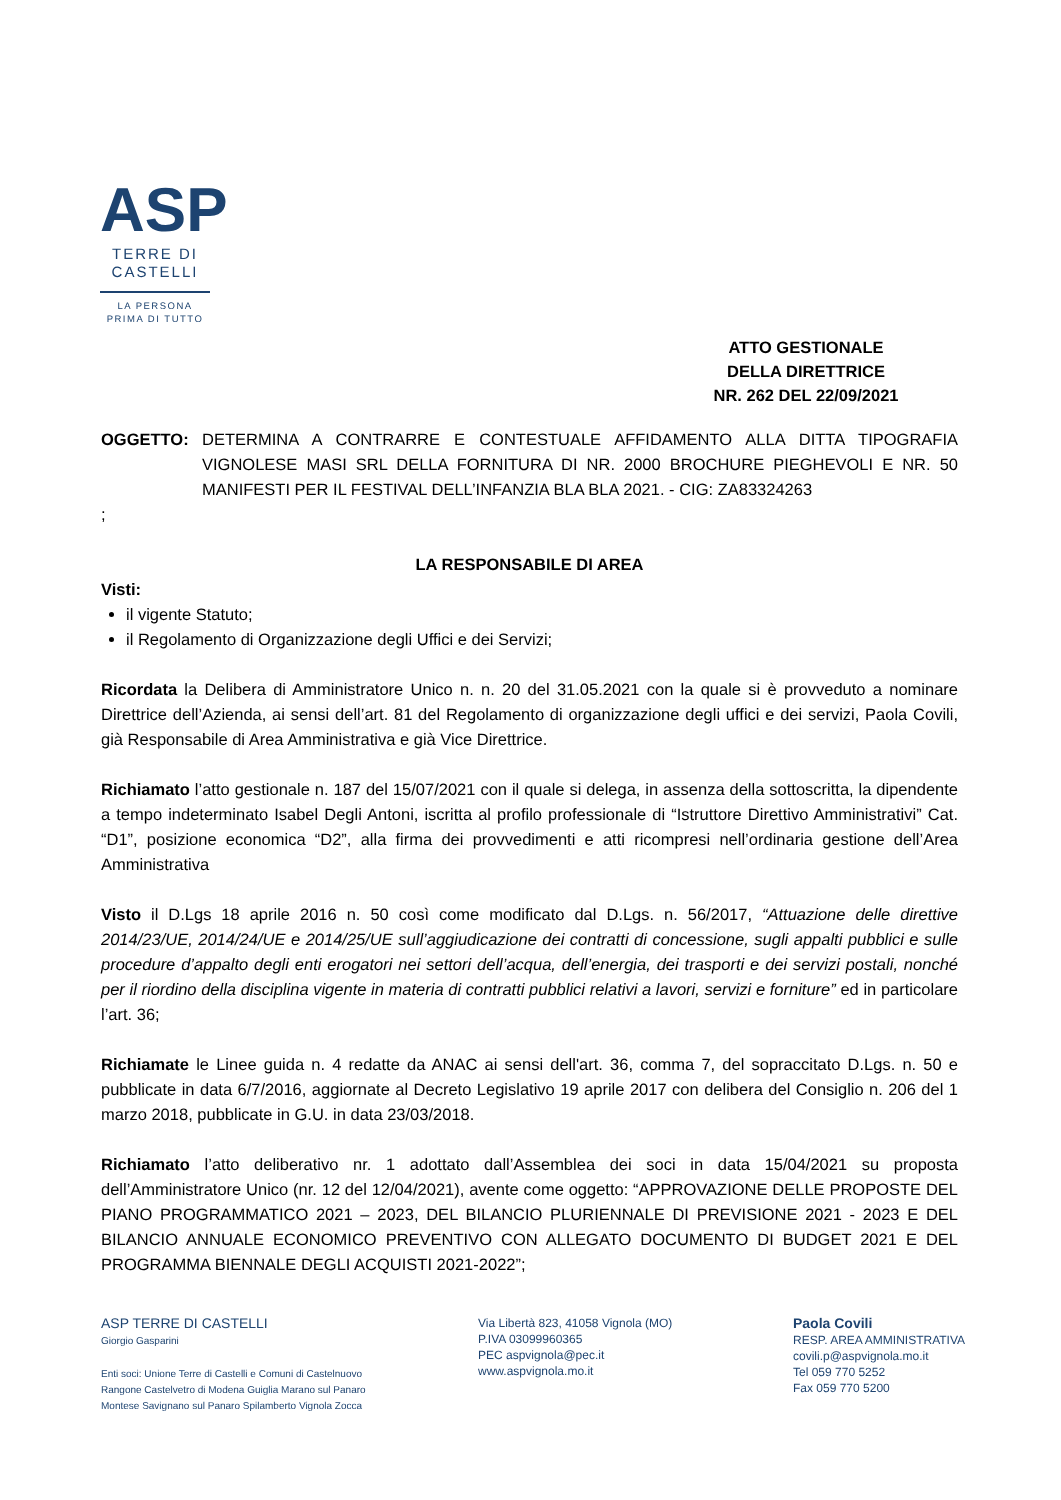ASP
TERRE DI
CASTELLI
LA PERSONA
PRIMA DI TUTTO
ATTO GESTIONALE
DELLA DIRETTRICE
NR. 262 DEL 22/09/2021
OGGETTO: DETERMINA A CONTRARRE E CONTESTUALE AFFIDAMENTO ALLA DITTA TIPOGRAFIA VIGNOLESE MASI SRL DELLA FORNITURA DI NR. 2000 BROCHURE PIEGHEVOLI E NR. 50 MANIFESTI PER IL FESTIVAL DELL’INFANZIA BLA BLA 2021. - CIG: ZA83324263
;
LA RESPONSABILE DI AREA
Visti:
il vigente Statuto;
il Regolamento di Organizzazione degli Uffici e dei Servizi;
Ricordata la Delibera di Amministratore Unico n. n. 20 del 31.05.2021 con la quale si è provveduto a nominare Direttrice dell’Azienda, ai sensi dell’art. 81 del Regolamento di organizzazione degli uffici e dei servizi, Paola Covili, già Responsabile di Area Amministrativa e già Vice Direttrice.
Richiamato l’atto gestionale n. 187 del 15/07/2021 con il quale si delega, in assenza della sottoscritta, la dipendente a tempo indeterminato Isabel Degli Antoni, iscritta al profilo professionale di “Istruttore Direttivo Amministrativi” Cat. “D1”, posizione economica “D2”, alla firma dei provvedimenti e atti ricompresi nell’ordinaria gestione dell’Area Amministrativa
Visto il D.Lgs 18 aprile 2016 n. 50 così come modificato dal D.Lgs. n. 56/2017, “Attuazione delle direttive 2014/23/UE, 2014/24/UE e 2014/25/UE sull’aggiudicazione dei contratti di concessione, sugli appalti pubblici e sulle procedure d’appalto degli enti erogatori nei settori dell’acqua, dell’energia, dei trasporti e dei servizi postali, nonché per il riordino della disciplina vigente in materia di contratti pubblici relativi a lavori, servizi e forniture” ed in particolare l’art. 36;
Richiamate le Linee guida n. 4 redatte da ANAC ai sensi dell'art. 36, comma 7, del sopraccitato D.Lgs. n. 50 e pubblicate in data 6/7/2016, aggiornate al Decreto Legislativo 19 aprile 2017 con delibera del Consiglio n. 206 del 1 marzo 2018, pubblicate in G.U. in data 23/03/2018.
Richiamato l’atto deliberativo nr. 1 adottato dall’Assemblea dei soci in data 15/04/2021 su proposta dell’Amministratore Unico (nr. 12 del 12/04/2021), avente come oggetto: “APPROVAZIONE DELLE PROPOSTE DEL PIANO PROGRAMMATICO 2021 – 2023, DEL BILANCIO PLURIENNALE DI PREVISIONE 2021 - 2023 E DEL BILANCIO ANNUALE ECONOMICO PREVENTIVO CON ALLEGATO DOCUMENTO DI BUDGET 2021 E DEL PROGRAMMA BIENNALE DEGLI ACQUISTI 2021-2022”;
ASP TERRE DI CASTELLI
Giorgio Gasparini
Enti soci: Unione Terre di Castelli e Comuni di Castelnuovo
Rangone Castelvetro di Modena Guiglia Marano sul Panaro
Montese Savignano sul Panaro Spilamberto Vignola Zocca
Via Libertà 823, 41058 Vignola (MO)
P.IVA 03099960365
PEC aspvignola@pec.it
www.aspvignola.mo.it
Paola Covili
RESP. AREA AMMINISTRATIVA
covili.p@aspvignola.mo.it
Tel 059 770 5252
Fax 059 770 5200